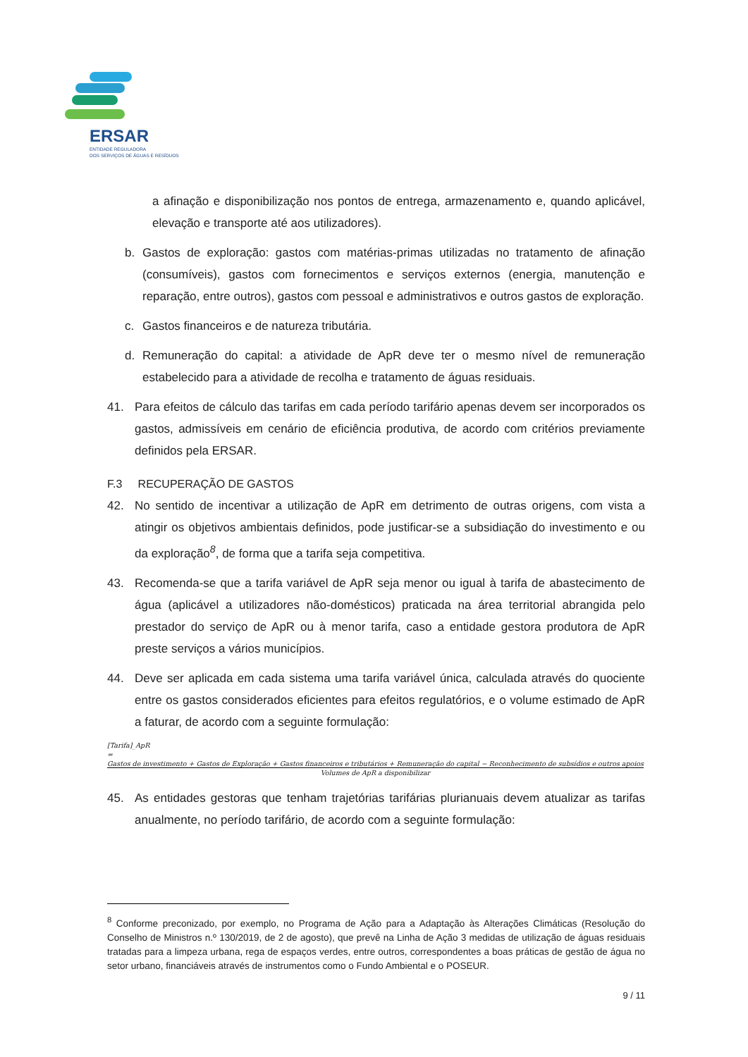ERSAR
ENTIDADE REGULADORA
DOS SERVIÇOS DE ÁGUAS E RESÍDUOS
a afinação e disponibilização nos pontos de entrega, armazenamento e, quando aplicável, elevação e transporte até aos utilizadores).
b. Gastos de exploração: gastos com matérias-primas utilizadas no tratamento de afinação (consumíveis), gastos com fornecimentos e serviços externos (energia, manutenção e reparação, entre outros), gastos com pessoal e administrativos e outros gastos de exploração.
c. Gastos financeiros e de natureza tributária.
d. Remuneração do capital: a atividade de ApR deve ter o mesmo nível de remuneração estabelecido para a atividade de recolha e tratamento de águas residuais.
41. Para efeitos de cálculo das tarifas em cada período tarifário apenas devem ser incorporados os gastos, admissíveis em cenário de eficiência produtiva, de acordo com critérios previamente definidos pela ERSAR.
F.3 RECUPERAÇÃO DE GASTOS
42. No sentido de incentivar a utilização de ApR em detrimento de outras origens, com vista a atingir os objetivos ambientais definidos, pode justificar-se a subsidiação do investimento e ou da exploração<sup>8</sup>, de forma que a tarifa seja competitiva.
43. Recomenda-se que a tarifa variável de ApR seja menor ou igual à tarifa de abastecimento de água (aplicável a utilizadores não-domésticos) praticada na área territorial abrangida pelo prestador do serviço de ApR ou à menor tarifa, caso a entidade gestora produtora de ApR preste serviços a vários municípios.
44. Deve ser aplicada em cada sistema uma tarifa variável única, calculada através do quociente entre os gastos considerados eficientes para efeitos regulatórios, e o volume estimado de ApR a faturar, de acordo com a seguinte formulação:
[Tarifa]_ApR
= Gastos de investimento + Gastos de Exploração + Gastos financeiros e tributários + Remuneração do capital − Reconhecimento de subsídios e outros apoios
Volumes de ApR a disponibilizar
45. As entidades gestoras que tenham trajetórias tarifárias plurianuais devem atualizar as tarifas anualmente, no período tarifário, de acordo com a seguinte formulação:
<sup>8</sup> Conforme preconizado, por exemplo, no Programa de Ação para a Adaptação às Alterações Climáticas (Resolução do Conselho de Ministros n.º 130/2019, de 2 de agosto), que prevê na Linha de Ação 3 medidas de utilização de águas residuais tratadas para a limpeza urbana, rega de espaços verdes, entre outros, correspondentes a boas práticas de gestão de água no setor urbano, financiáveis através de instrumentos como o Fundo Ambiental e o POSEUR.
9 / 11